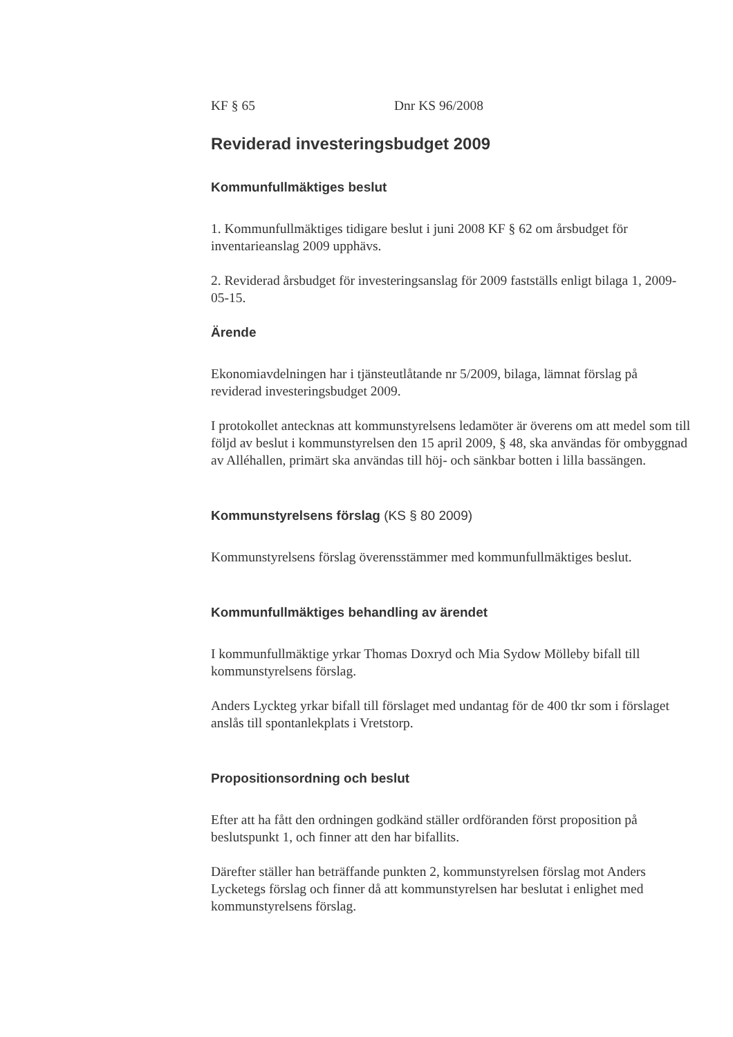KF § 65 Dnr KS 96/2008
Reviderad investeringsbudget 2009
Kommunfullmäktiges beslut
1. Kommunfullmäktiges tidigare beslut i juni 2008 KF § 62 om årsbudget för inventarieanslag 2009 upphävs.
2. Reviderad årsbudget för investeringsanslag för 2009 fastställs enligt bilaga 1, 2009-05-15.
Ärende
Ekonomiavdelningen har i tjänsteutlåtande nr 5/2009, bilaga, lämnat förslag på reviderad investeringsbudget 2009.
I protokollet antecknas att kommunstyrelsens ledamöter är överens om att medel som till följd av beslut i kommunstyrelsen den 15 april 2009, § 48, ska användas för ombyggnad av Alléhallen, primärt ska användas till höj- och sänkbar botten i lilla bassängen.
Kommunstyrelsens förslag (KS § 80 2009)
Kommunstyrelsens förslag överensstämmer med kommunfullmäktiges beslut.
Kommunfullmäktiges behandling av ärendet
I kommunfullmäktige yrkar Thomas Doxryd och Mia Sydow Mölleby bifall till kommunstyrelsens förslag.
Anders Lyckteg yrkar bifall till förslaget med undantag för de 400 tkr som i förslaget anslås till spontanlekplats i Vretstorp.
Propositionsordning och beslut
Efter att ha fått den ordningen godkänd ställer ordföranden först proposition på beslutspunkt 1, och finner att den har bifallits.
Därefter ställer han beträffande punkten 2, kommunstyrelsen förslag mot Anders Lycketegs förslag och finner då att kommunstyrelsen har beslutat i enlighet med kommunstyrelsens förslag.